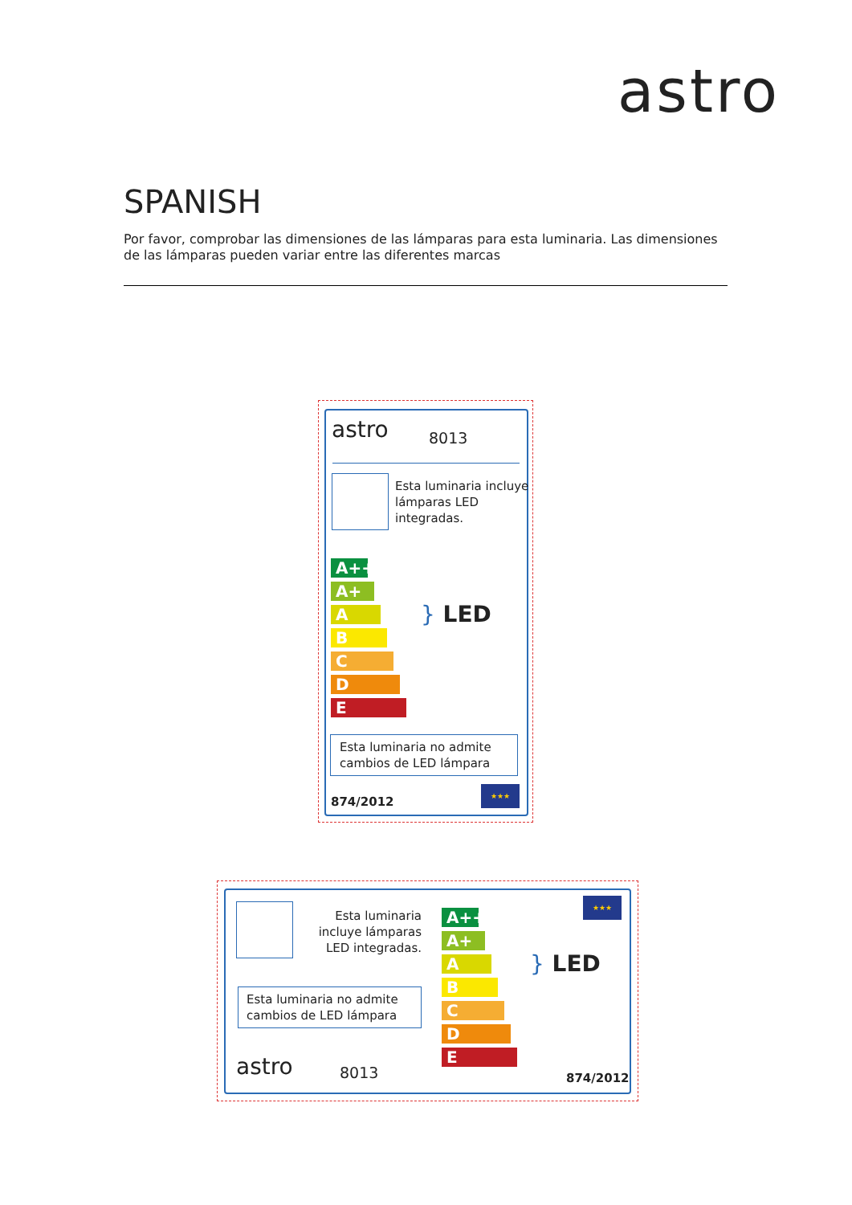astro
SPANISH
Por favor, comprobar las dimensiones de las lámparas para esta luminaria. Las dimensiones de las lámparas pueden variar entre las diferentes marcas
astro 8013
Esta luminaria incluye
lámparas LED
integradas.
A++
A+
A
B
C
D
E
} LED
Esta luminaria no admite
cambios de LED lámpara
874/2012
★★★
Esta luminaria incluye lámparas LED integradas.
Esta luminaria no admite
cambios de LED lámpara
astro 8013
A++
A+
A
B
C
D
E
} LED
★★★
874/2012